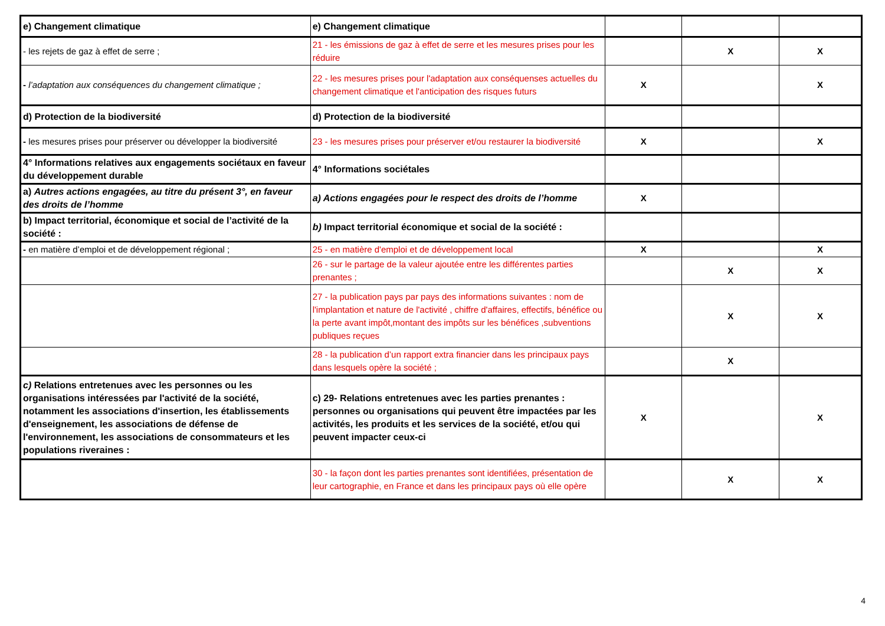| e) Changement climatique | e) Changement climatique | | | |
| - les rejets de gaz à effet de serre ; | 21 - les émissions de gaz à effet de serre et les mesures prises pour les réduire | | X | X |
| - l’adaptation aux conséquences du changement climatique ; | 22 - les mesures prises pour l'adaptation aux conséquenses actuelles du changement climatique et l'anticipation des risques futurs | X | | X |
| d) Protection de la biodiversité | d) Protection de la biodiversité | | | |
| - les mesures prises pour préserver ou développer la biodiversité | 23 - les mesures prises pour préserver et/ou restaurer la biodiversité | X | | X |
| 4° Informations relatives aux engagements sociétaux en faveur du développement durable | 4° Informations sociétales | | | |
| a) Autres actions engagées, au titre du présent 3°, en faveur des droits de l’homme | a) Actions engagées pour le respect des droits de l’homme | X | | |
| b) Impact territorial, économique et social de l’activité de la société : | b) Impact territorial économique et social de la société : | | | |
| - en matière d’emploi et de développement régional ; | 25 - en matière d'emploi et de développement local | X | | X |
| | 26 - sur le partage de la valeur ajoutée entre les différentes parties prenantes ; | | X | X |
| | 27 - la publication pays par pays des informations suivantes : nom de l'implantation et nature de l'activité , chiffre d'affaires, effectifs, bénéfice ou la perte avant impôt,montant des impôts sur les bénéfices ,subventions publiques reçues | | X | X |
| | 28 - la publication d’un rapport extra financier dans les principaux pays dans lesquels opère la société ; | | X | |
| c) Relations entretenues avec les personnes ou les organisations intéressées par l'activité de la société, notamment les associations d'insertion, les établissements d'enseignement, les associations de défense de l'environnement, les associations de consommateurs et les populations riveraines : | c) 29- Relations entretenues avec les parties prenantes : personnes ou organisations qui peuvent être impactées par les activités, les produits et les services de la société, et/ou qui peuvent impacter ceux-ci | X | | X |
| | 30 - la façon dont les parties prenantes sont identifiées, présentation de leur cartographie, en France et dans les principaux pays où elle opère | | X | X |
4